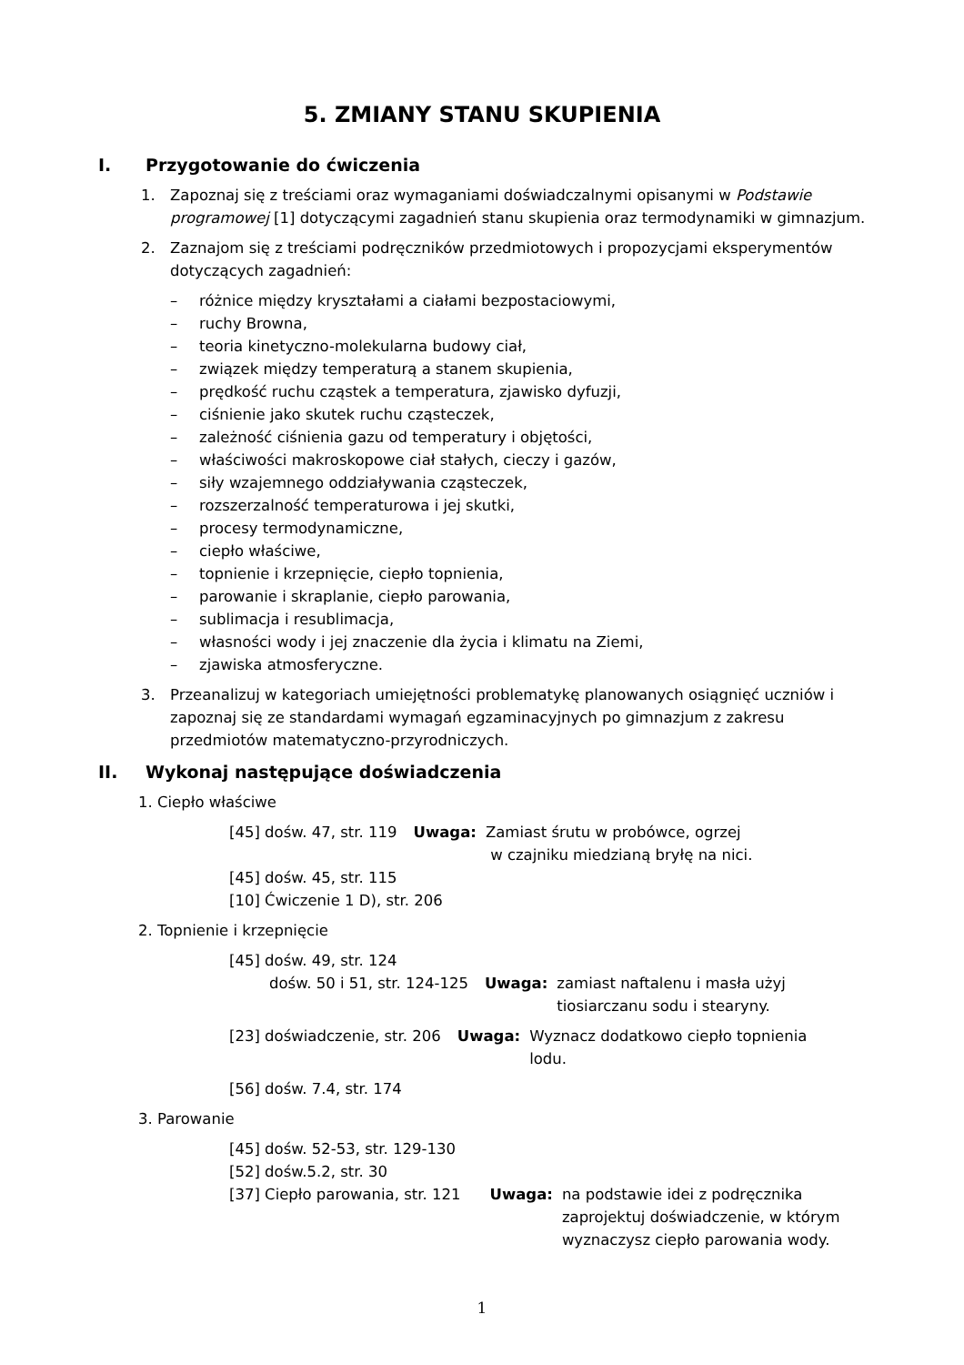5. ZMIANY STANU SKUPIENIA
I. Przygotowanie do ćwiczenia
1. Zapoznaj się z treściami oraz wymaganiami doświadczalnymi opisanymi w Podstawie programowej [1] dotyczącymi zagadnień stanu skupienia oraz termodynamiki w gimnazjum.
2. Zaznajom się z treściami podręczników przedmiotowych i propozycjami eksperymentów dotyczących zagadnień:
– różnice między kryształami a ciałami bezpostaciowymi,
– ruchy Browna,
– teoria kinetyczno-molekularna budowy ciał,
– związek między temperaturą a stanem skupienia,
– prędkość ruchu cząstek a temperatura, zjawisko dyfuzji,
– ciśnienie jako skutek ruchu cząsteczek,
– zależność ciśnienia gazu od temperatury i objętości,
– właściwości makroskopowe ciał stałych, cieczy i gazów,
– siły wzajemnego oddziaływania cząsteczek,
– rozszerzalność temperaturowa i jej skutki,
– procesy termodynamiczne,
– ciepło właściwe,
– topnienie i krzepnięcie, ciepło topnienia,
– parowanie i skraplanie, ciepło parowania,
– sublimacja i resublimacja,
– własności wody i jej znaczenie dla życia i klimatu na Ziemi,
– zjawiska atmosferyczne.
3. Przeanalizuj w kategoriach umiejętności problematykę planowanych osiągnięć uczniów i zapoznaj się ze standardami wymagań egzaminacyjnych po gimnazjum z zakresu przedmiotów matematyczno-przyrodniczych.
II. Wykonaj następujące doświadczenia
1. Ciepło właściwe
[45] dośw. 47, str. 119 Uwaga: Zamiast śrutu w probówce, ogrzej
w czajniku miedzianą bryłę na nici.
[45] dośw. 45, str. 115
[10] Ćwiczenie 1 D), str. 206
2. Topnienie i krzepnięcie
[45] dośw. 49, str. 124
dośw. 50 i 51, str. 124-125 Uwaga: zamiast naftalenu i masła użyj
tiosiarczanu sodu i stearyny.
[23] doświadczenie, str. 206 Uwaga: Wyznacz dodatkowo ciepło topnienia
lodu.
[56] dośw. 7.4, str. 174
3. Parowanie
[45] dośw. 52-53, str. 129-130
[52] dośw.5.2, str. 30
[37] Ciepło parowania, str. 121
Uwaga: na podstawie idei z podręcznika
zaprojektuj doświadczenie, w którym
wyznaczysz ciepło parowania wody.
1